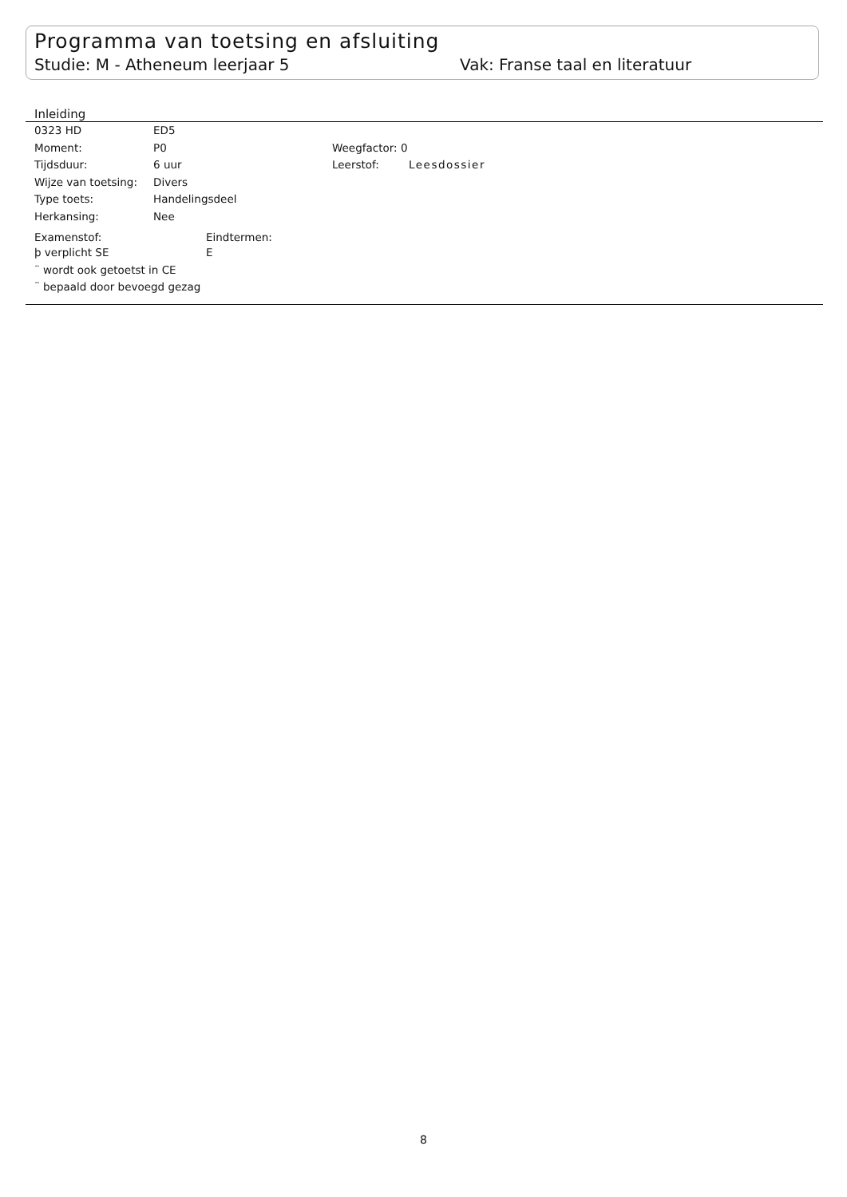Programma van toetsing en afsluiting
Studie: M - Atheneum leerjaar 5 Vak: Franse taal en literatuur
Inleiding
0323 HD ED5
Moment: P0 Weegfactor: 0
Tijdsduur: 6 uur Leerstof: Leesdossier
Wijze van toetsing: Divers
Type toets: Handelingsdeel
Herkansing: Nee
Examenstof: Eindtermen:
þ verplicht SE E
¨ wordt ook getoetst in CE
¨ bepaald door bevoegd gezag
8